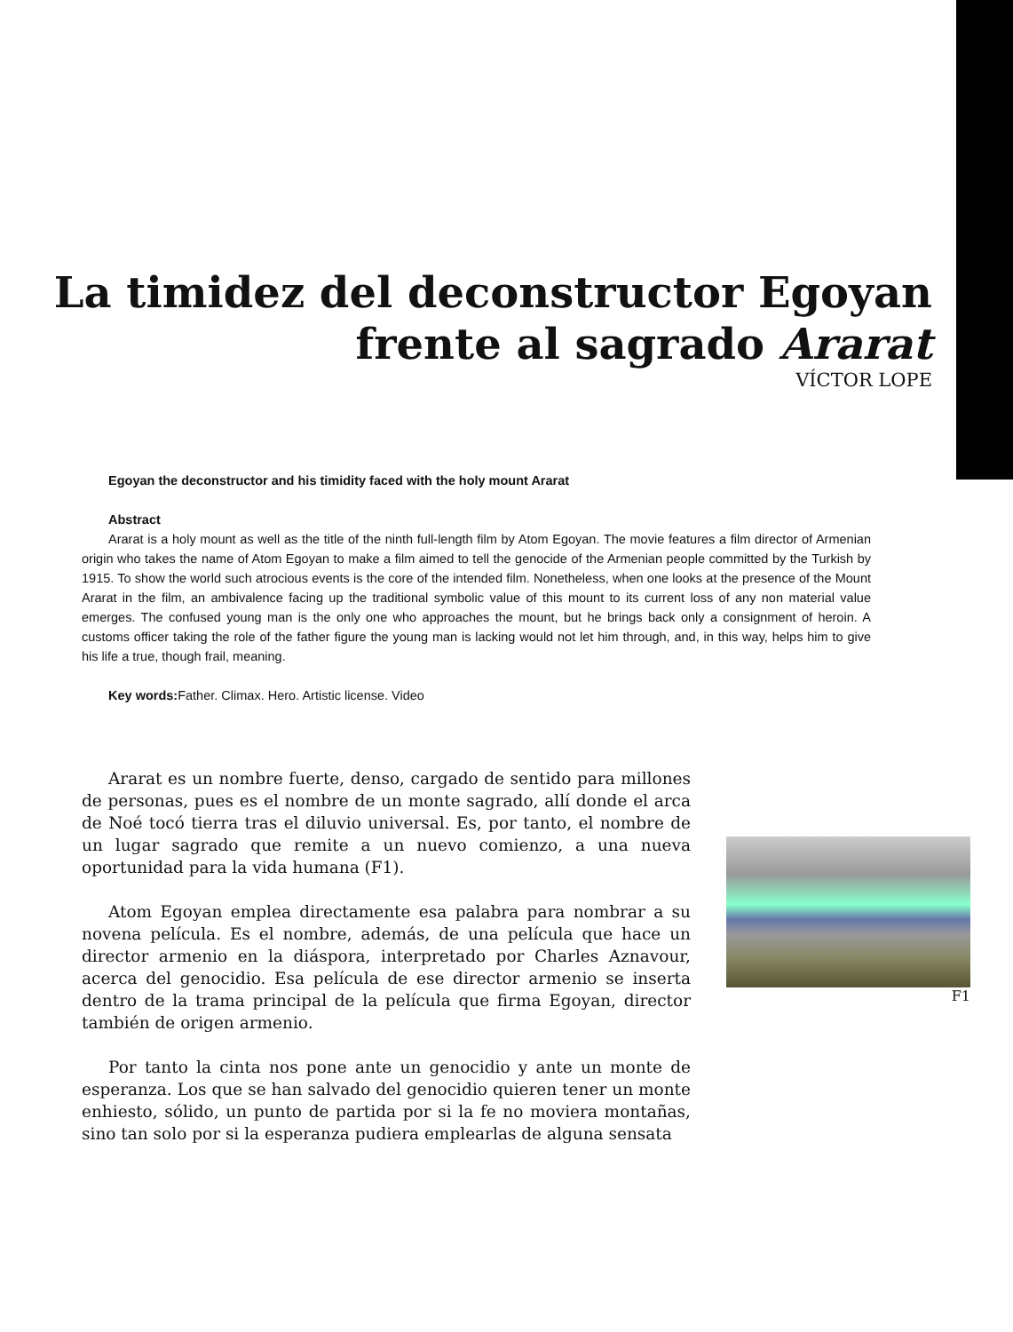La timidez del deconstructor Egoyan
frente al sagrado Ararat
VÍCTOR LOPE
Egoyan the deconstructor and his timidity faced with the holy mount Ararat
Abstract
Ararat is a holy mount as well as the title of the ninth full-length film by Atom Egoyan. The movie features a film director of Armenian origin who takes the name of Atom Egoyan to make a film aimed to tell the genocide of the Armenian people committed by the Turkish by 1915. To show the world such atrocious events is the core of the intended film. Nonetheless, when one looks at the presence of the Mount Ararat in the film, an ambivalence facing up the traditional symbolic value of this mount to its current loss of any non material value emerges. The confused young man is the only one who approaches the mount, but he brings back only a consignment of heroin. A customs officer taking the role of the father figure the young man is lacking would not let him through, and, in this way, helps him to give his life a true, though frail, meaning.
Key words: Father. Climax. Hero. Artistic license. Video
Ararat es un nombre fuerte, denso, cargado de sentido para millones de personas, pues es el nombre de un monte sagrado, allí donde el arca de Noé tocó tierra tras el diluvio universal. Es, por tanto, el nombre de un lugar sagrado que remite a un nuevo comienzo, a una nueva oportunidad para la vida humana (F1).
Atom Egoyan emplea directamente esa palabra para nombrar a su novena película. Es el nombre, además, de una película que hace un director armenio en la diáspora, interpretado por Charles Aznavour, acerca del genocidio. Esa película de ese director armenio se inserta dentro de la trama principal de la película que firma Egoyan, director también de origen armenio.
Por tanto la cinta nos pone ante un genocidio y ante un monte de esperanza. Los que se han salvado del genocidio quieren tener un monte enhiesto, sólido, un punto de partida por si la fe no moviera montañas, sino tan solo por si la esperanza pudiera emplearlas de alguna sensata
F1